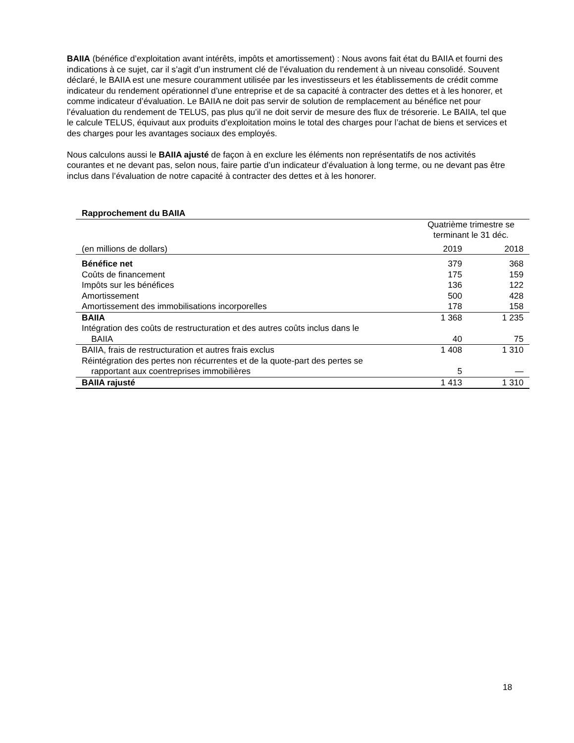BAIIA (bénéfice d’exploitation avant intérêts, impôts et amortissement) : Nous avons fait état du BAIIA et fourni des indications à ce sujet, car il s’agit d’un instrument clé de l’évaluation du rendement à un niveau consolidé. Souvent déclaré, le BAIIA est une mesure couramment utilisée par les investisseurs et les établissements de crédit comme indicateur du rendement opérationnel d’une entreprise et de sa capacité à contracter des dettes et à les honorer, et comme indicateur d’évaluation. Le BAIIA ne doit pas servir de solution de remplacement au bénéfice net pour l’évaluation du rendement de TELUS, pas plus qu’il ne doit servir de mesure des flux de trésorerie. Le BAIIA, tel que le calcule TELUS, équivaut aux produits d’exploitation moins le total des charges pour l’achat de biens et services et des charges pour les avantages sociaux des employés.
Nous calculons aussi le BAIIA ajusté de façon à en exclure les éléments non représentatifs de nos activités courantes et ne devant pas, selon nous, faire partie d’un indicateur d’évaluation à long terme, ou ne devant pas être inclus dans l’évaluation de notre capacité à contracter des dettes et à les honorer.
| Rapprochement du BAIIA | | |
| --- | --- | --- |
| | Quatrième trimestre se terminant le 31 déc. | |
| (en millions de dollars) | 2019 | 2018 |
| Bénéfice net | 379 | 368 |
| Coûts de financement | 175 | 159 |
| Impôts sur les bénéfices | 136 | 122 |
| Amortissement | 500 | 428 |
| Amortissement des immobilisations incorporelles | 178 | 158 |
| BAIIA | 1 368 | 1 235 |
| Intégration des coûts de restructuration et des autres coûts inclus dans le BAIIA | 40 | 75 |
| BAIIA, frais de restructuration et autres frais exclus | 1 408 | 1 310 |
| Réintégration des pertes non récurrentes et de la quote-part des pertes se rapportant aux coentreprises immobilières | 5 | — |
| BAIIA rajusté | 1 413 | 1 310 |
18